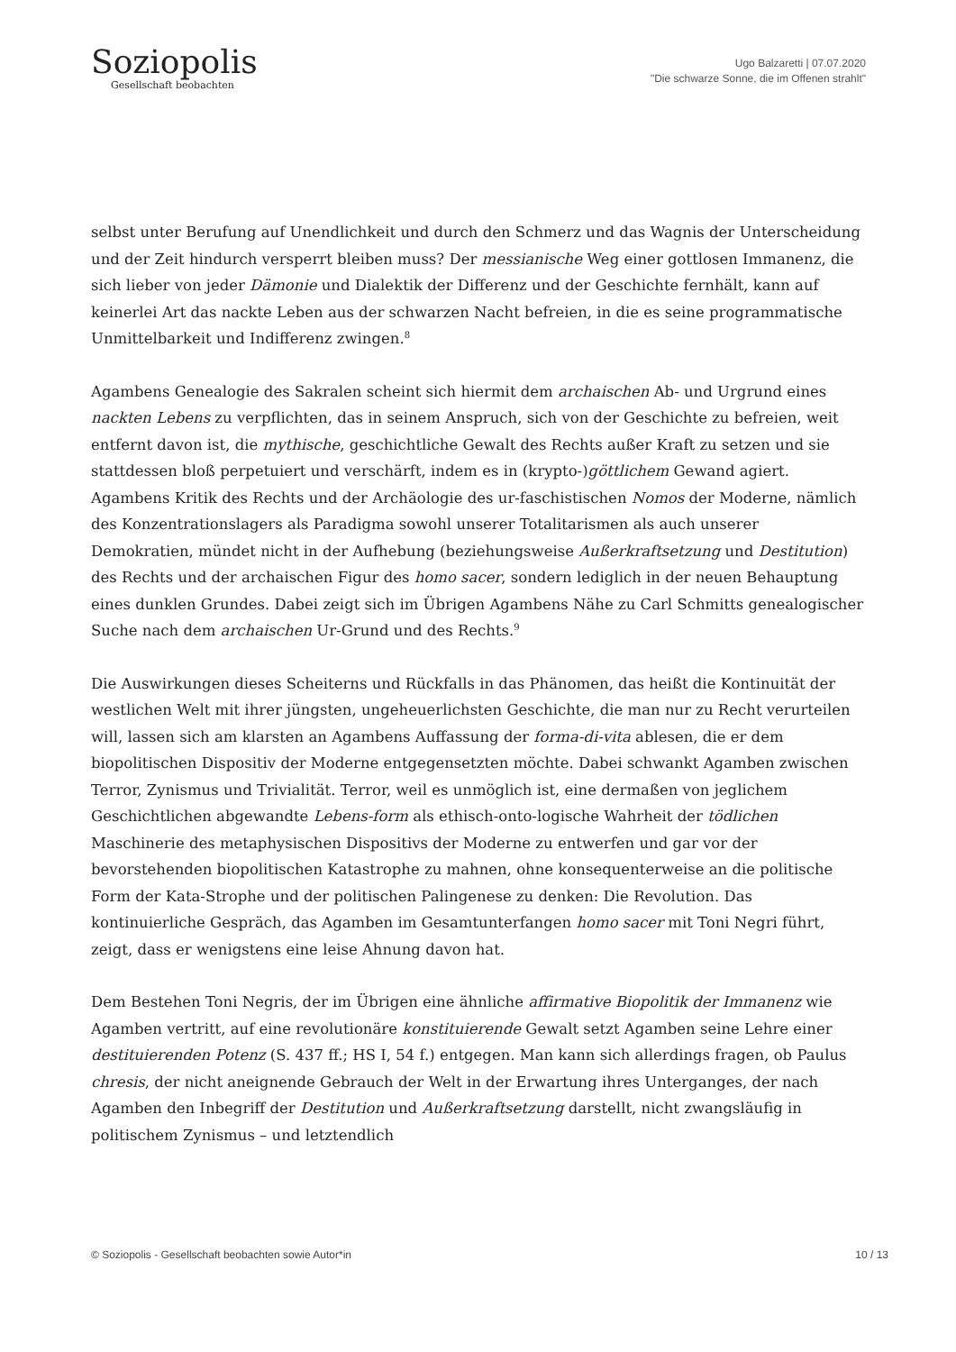Soziopolis
Gesellschaft beobachten
Ugo Balzaretti | 07.07.2020
"Die schwarze Sonne, die im Offenen strahlt"
selbst unter Berufung auf Unendlichkeit und durch den Schmerz und das Wagnis der Unterscheidung und der Zeit hindurch versperrt bleiben muss? Der messianische Weg einer gottlosen Immanenz, die sich lieber von jeder Dämonie und Dialektik der Differenz und der Geschichte fernhält, kann auf keinerlei Art das nackte Leben aus der schwarzen Nacht befreien, in die es seine programmatische Unmittelbarkeit und Indifferenz zwingen.<sup>8</sup>
Agambens Genealogie des Sakralen scheint sich hiermit dem archaischen Ab- und Urgrund eines nackten Lebens zu verpflichten, das in seinem Anspruch, sich von der Geschichte zu befreien, weit entfernt davon ist, die mythische, geschichtliche Gewalt des Rechts außer Kraft zu setzen und sie stattdessen bloß perpetuiert und verschärft, indem es in (krypto-)göttlichem Gewand agiert. Agambens Kritik des Rechts und der Archäologie des ur-faschistischen Nomos der Moderne, nämlich des Konzentrationslagers als Paradigma sowohl unserer Totalitarismen als auch unserer Demokratien, mündet nicht in der Aufhebung (beziehungsweise Außerkraftsetzung und Destitution) des Rechts und der archaischen Figur des homo sacer, sondern lediglich in der neuen Behauptung eines dunklen Grundes. Dabei zeigt sich im Übrigen Agambens Nähe zu Carl Schmitts genealogischer Suche nach dem archaischen Ur-Grund und des Rechts.<sup>9</sup>
Die Auswirkungen dieses Scheiterns und Rückfalls in das Phänomen, das heißt die Kontinuität der westlichen Welt mit ihrer jüngsten, ungeheuerlichsten Geschichte, die man nur zu Recht verurteilen will, lassen sich am klarsten an Agambens Auffassung der forma-di-vita ablesen, die er dem biopolitischen Dispositiv der Moderne entgegensetzten möchte. Dabei schwankt Agamben zwischen Terror, Zynismus und Trivialität. Terror, weil es unmöglich ist, eine dermaßen von jeglichem Geschichtlichen abgewandte Lebens-form als ethisch-onto-logische Wahrheit der tödlichen Maschinerie des metaphysischen Dispositivs der Moderne zu entwerfen und gar vor der bevorstehenden biopolitischen Katastrophe zu mahnen, ohne konsequenterweise an die politische Form der Kata-Strophe und der politischen Palingenese zu denken: Die Revolution. Das kontinuierliche Gespräch, das Agamben im Gesamtunterfangen homo sacer mit Toni Negri führt, zeigt, dass er wenigstens eine leise Ahnung davon hat.
Dem Bestehen Toni Negris, der im Übrigen eine ähnliche affirmative Biopolitik der Immanenz wie Agamben vertritt, auf eine revolutionäre konstituierende Gewalt setzt Agamben seine Lehre einer destituierenden Potenz (S. 437 ff.; HS I, 54 f.) entgegen. Man kann sich allerdings fragen, ob Paulus chresis, der nicht aneignende Gebrauch der Welt in der Erwartung ihres Unterganges, der nach Agamben den Inbegriff der Destitution und Außerkraftsetzung darstellt, nicht zwangsläufig in politischem Zynismus – und letztendlich
© Soziopolis - Gesellschaft beobachten sowie Autor*in 10 / 13